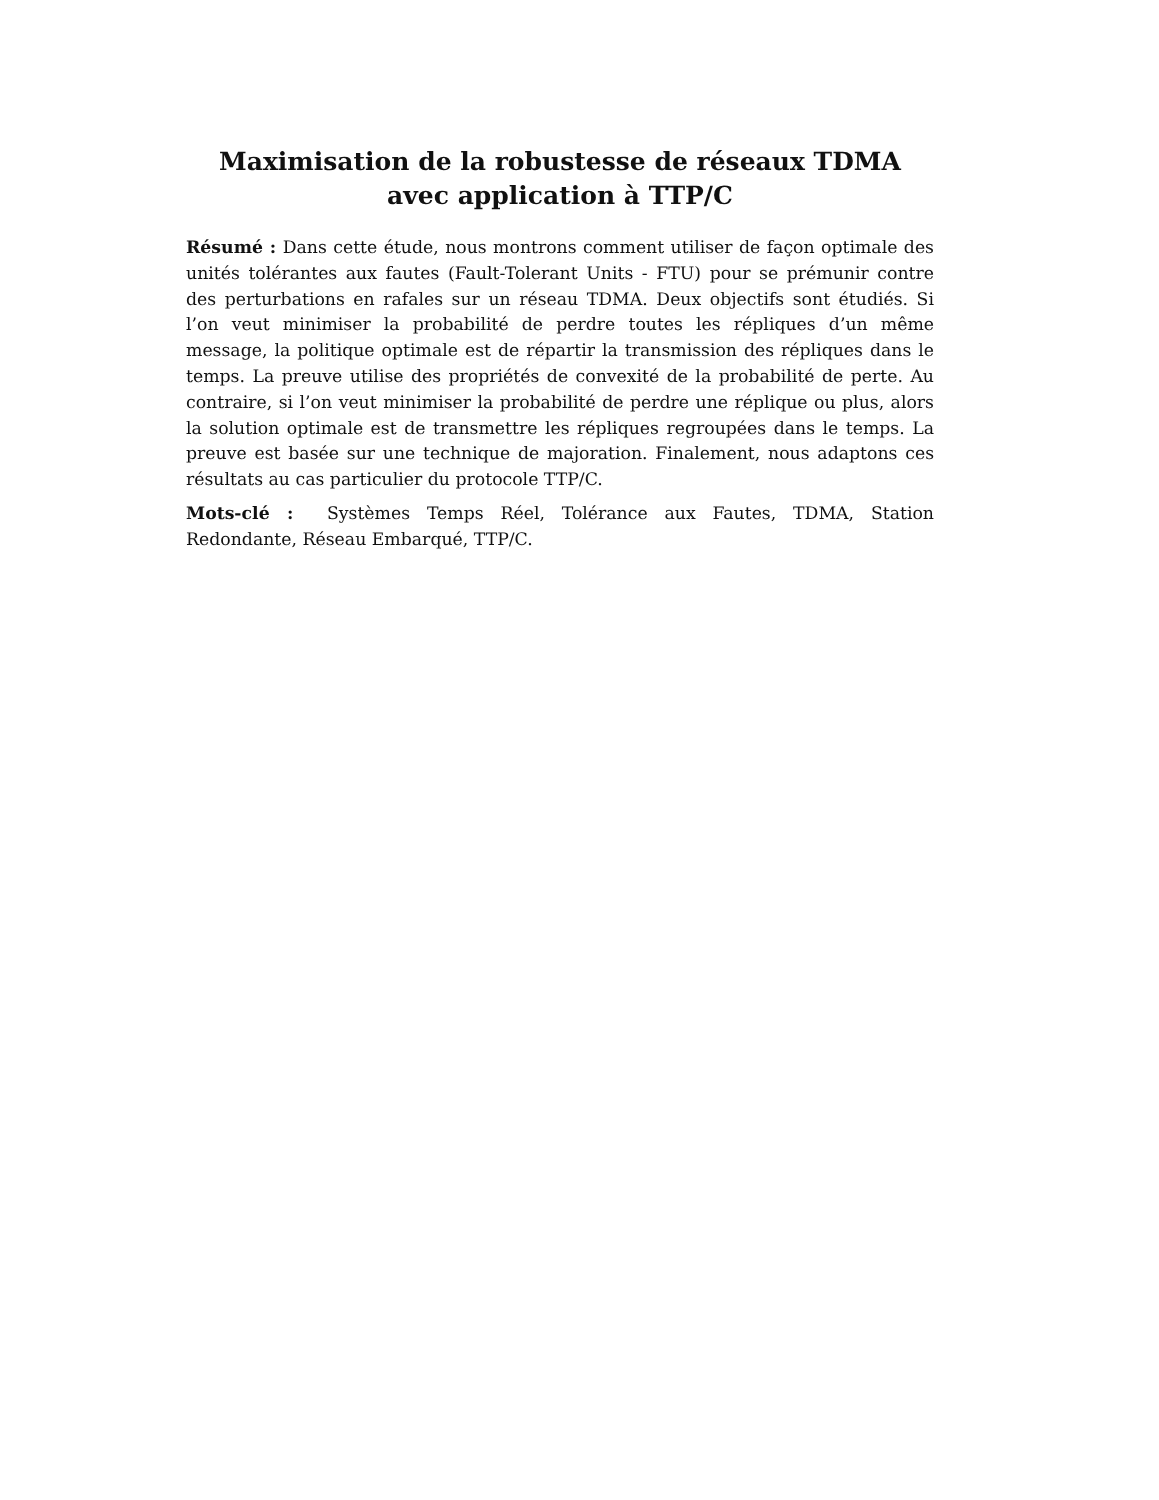Maximisation de la robustesse de réseaux TDMA avec application à TTP/C
Résumé : Dans cette étude, nous montrons comment utiliser de façon optimale des unités tolérantes aux fautes (Fault-Tolerant Units - FTU) pour se prémunir contre des perturbations en rafales sur un réseau TDMA. Deux objectifs sont étudiés. Si l’on veut minimiser la probabilité de perdre toutes les répliques d’un même message, la politique optimale est de répartir la transmission des répliques dans le temps. La preuve utilise des propriétés de convexité de la probabilité de perte. Au contraire, si l’on veut minimiser la probabilité de perdre une réplique ou plus, alors la solution optimale est de transmettre les répliques regroupées dans le temps. La preuve est basée sur une technique de majoration. Finalement, nous adaptons ces résultats au cas particulier du protocole TTP/C.
Mots-clé : Systèmes Temps Réel, Tolérance aux Fautes, TDMA, Station Redondante, Réseau Embarqué, TTP/C.